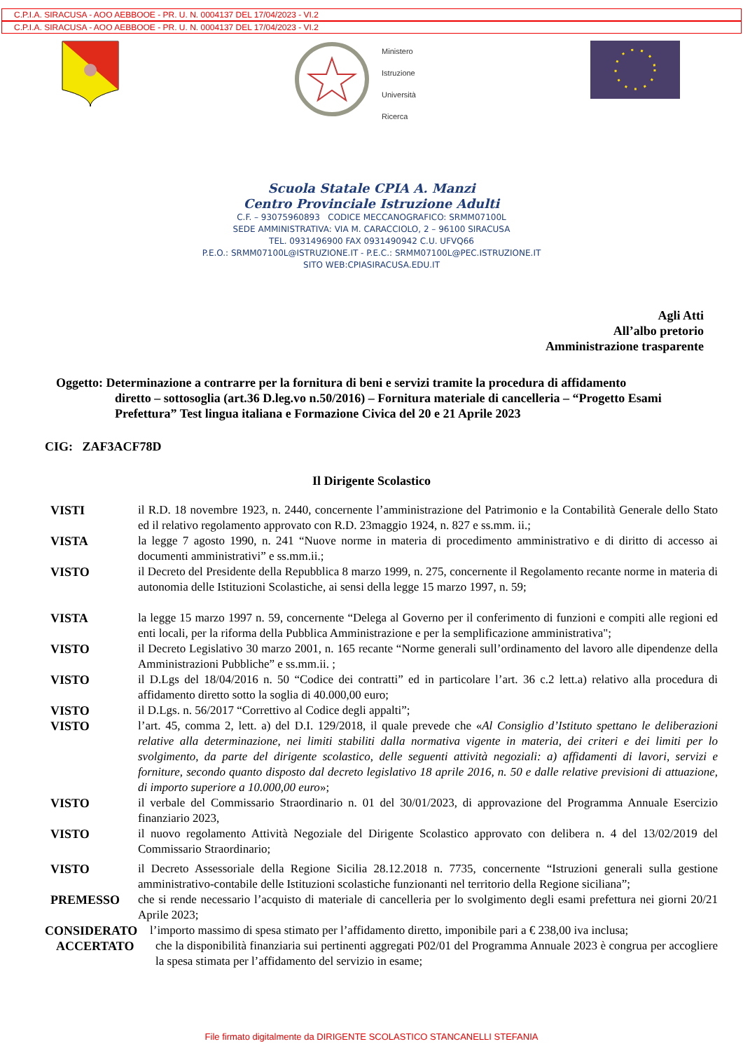C.P.I.A. SIRACUSA - AOO AEBBOOE - PR. U. N. 0004137 DEL 17/04/2023 - VI.2
C.P.I.A. SIRACUSA - AOO AEBBOOE - PR. U. N. 0004137 DEL 17/04/2023 - VI.2
Ministero
Istruzione
Università
Ricerca
Scuola Statale CPIA A. Manzi
Centro Provinciale Istruzione Adulti
C.F. – 93075960893 CODICE MECCANOGRAFICO: SRMM07100L
SEDE AMMINISTRATIVA: VIA M. CARACCIOLO, 2 – 96100 SIRACUSA
TEL. 0931496900 FAX 0931490942 C.U. UFVQ66
P.E.O.: SRMM07100L@ISTRUZIONE.IT - P.E.C.: SRMM07100L@PEC.ISTRUZIONE.IT
SITO WEB:CPIASIRACUSA.EDU.IT
Agli Atti
All’albo pretorio
Amministrazione trasparente
Oggetto: Determinazione a contrarre per la fornitura di beni e servizi tramite la procedura di affidamento
diretto – sottosoglia (art.36 D.leg.vo n.50/2016) – Fornitura materiale di cancelleria – “Progetto Esami Prefettura” Test lingua italiana e Formazione Civica del 20 e 21 Aprile 2023
CIG: ZAF3ACF78D
Il Dirigente Scolastico
VISTI il R.D. 18 novembre 1923, n. 2440, concernente l’amministrazione del Patrimonio e la Contabilità Generale dello Stato ed il relativo regolamento approvato con R.D. 23maggio 1924, n. 827 e ss.mm. ii.;
VISTA la legge 7 agosto 1990, n. 241 “Nuove norme in materia di procedimento amministrativo e di diritto di accesso ai documenti amministrativi” e ss.mm.ii.;
VISTO il Decreto del Presidente della Repubblica 8 marzo 1999, n. 275, concernente il Regolamento recante norme in materia di autonomia delle Istituzioni Scolastiche, ai sensi della legge 15 marzo 1997, n. 59;
VISTA la legge 15 marzo 1997 n. 59, concernente “Delega al Governo per il conferimento di funzioni e compiti alle regioni ed enti locali, per la riforma della Pubblica Amministrazione e per la semplificazione amministrativa";
VISTO il Decreto Legislativo 30 marzo 2001, n. 165 recante “Norme generali sull’ordinamento del lavoro alle dipendenze della Amministrazioni Pubbliche” e ss.mm.ii. ;
VISTO il D.Lgs del 18/04/2016 n. 50 “Codice dei contratti” ed in particolare l’art. 36 c.2 lett.a) relativo alla procedura di affidamento diretto sotto la soglia di 40.000,00 euro;
VISTO il D.Lgs. n. 56/2017 “Correttivo al Codice degli appalti”;
VISTO l’art. 45, comma 2, lett. a) del D.I. 129/2018, il quale prevede che «Al Consiglio d’Istituto spettano le deliberazioni relative alla determinazione, nei limiti stabiliti dalla normativa vigente in materia, dei criteri e dei limiti per lo svolgimento, da parte del dirigente scolastico, delle seguenti attività negoziali: a) affidamenti di lavori, servizi e forniture, secondo quanto disposto dal decreto legislativo 18 aprile 2016, n. 50 e dalle relative previsioni di attuazione, di importo superiore a 10.000,00 euro»;
VISTO il verbale del Commissario Straordinario n. 01 del 30/01/2023, di approvazione del Programma Annuale Esercizio finanziario 2023,
VISTO il nuovo regolamento Attività Negoziale del Dirigente Scolastico approvato con delibera n. 4 del 13/02/2019 del Commissario Straordinario;
VISTO il Decreto Assessoriale della Regione Sicilia 28.12.2018 n. 7735, concernente “Istruzioni generali sulla gestione amministrativo-contabile delle Istituzioni scolastiche funzionanti nel territorio della Regione siciliana”;
PREMESSO che si rende necessario l’acquisto di materiale di cancelleria per lo svolgimento degli esami prefettura nei giorni 20/21 Aprile 2023;
CONSIDERATO l’importo massimo di spesa stimato per l’affidamento diretto, imponibile pari a € 238,00 iva inclusa;
ACCERTATO che la disponibilità finanziaria sui pertinenti aggregati P02/01 del Programma Annuale 2023 è congrua per accogliere la spesa stimata per l’affidamento del servizio in esame;
File firmato digitalmente da DIRIGENTE SCOLASTICO STANCANELLI STEFANIA